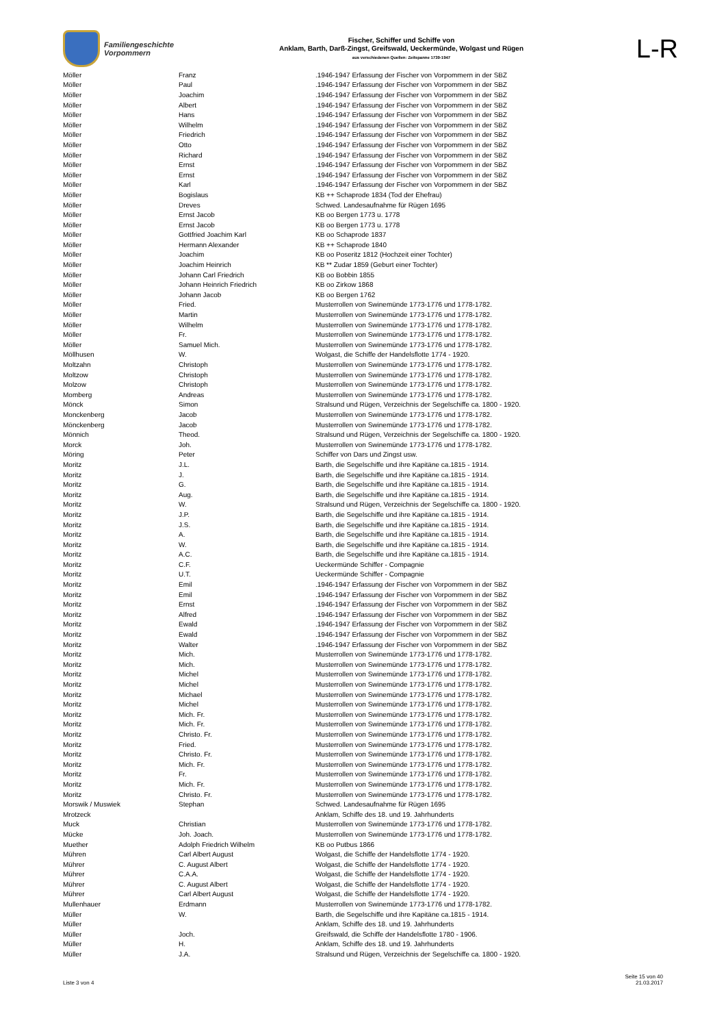Familiengeschichte
Vorpommern
Fischer, Schiffer und Schiffe von
Anklam, Barth, Darß-Zingst, Greifswald, Ueckermünde, Wolgast und Rügen
aus verschiedenen Quellen: Zeitspanne 1739-1947
L-R
| Möller | Franz | .1946-1947 Erfassung der Fischer von Vorpommern in der SBZ |
| Möller | Paul | .1946-1947 Erfassung der Fischer von Vorpommern in der SBZ |
| Möller | Joachim | .1946-1947 Erfassung der Fischer von Vorpommern in der SBZ |
| Möller | Albert | .1946-1947 Erfassung der Fischer von Vorpommern in der SBZ |
| Möller | Hans | .1946-1947 Erfassung der Fischer von Vorpommern in der SBZ |
| Möller | Wilhelm | .1946-1947 Erfassung der Fischer von Vorpommern in der SBZ |
| Möller | Friedrich | .1946-1947 Erfassung der Fischer von Vorpommern in der SBZ |
| Möller | Otto | .1946-1947 Erfassung der Fischer von Vorpommern in der SBZ |
| Möller | Richard | .1946-1947 Erfassung der Fischer von Vorpommern in der SBZ |
| Möller | Ernst | .1946-1947 Erfassung der Fischer von Vorpommern in der SBZ |
| Möller | Ernst | .1946-1947 Erfassung der Fischer von Vorpommern in der SBZ |
| Möller | Karl | .1946-1947 Erfassung der Fischer von Vorpommern in der SBZ |
| Möller | Bogislaus | KB ++ Schaprode 1834 (Tod der Ehefrau) |
| Möller | Dreves | Schwed. Landesaufnahme für Rügen 1695 |
| Möller | Ernst Jacob | KB oo Bergen 1773 u. 1778 |
| Möller | Ernst Jacob | KB oo Bergen 1773 u. 1778 |
| Möller | Gottfried Joachim Karl | KB oo Schaprode 1837 |
| Möller | Hermann Alexander | KB ++ Schaprode 1840 |
| Möller | Joachim | KB oo Poseritz 1812 (Hochzeit einer Tochter) |
| Möller | Joachim Heinrich | KB ** Zudar 1859 (Geburt einer Tochter) |
| Möller | Johann Carl Friedrich | KB oo Bobbin 1855 |
| Möller | Johann Heinrich Friedrich | KB oo Zirkow 1868 |
| Möller | Johann Jacob | KB oo Bergen 1762 |
| Möller | Fried. | Musterrollen von Swinemünde 1773-1776 und 1778-1782. |
| Möller | Martin | Musterrollen von Swinemünde 1773-1776 und 1778-1782. |
| Möller | Wilhelm | Musterrollen von Swinemünde 1773-1776 und 1778-1782. |
| Möller | Fr. | Musterrollen von Swinemünde 1773-1776 und 1778-1782. |
| Möller | Samuel Mich. | Musterrollen von Swinemünde 1773-1776 und 1778-1782. |
| Möllhusen | W. | Wolgast, die Schiffe der Handelsflotte 1774 - 1920. |
| Moltzahn | Christoph | Musterrollen von Swinemünde 1773-1776 und 1778-1782. |
| Moltzow | Christoph | Musterrollen von Swinemünde 1773-1776 und 1778-1782. |
| Molzow | Christoph | Musterrollen von Swinemünde 1773-1776 und 1778-1782. |
| Momberg | Andreas | Musterrollen von Swinemünde 1773-1776 und 1778-1782. |
| Mönck | Simon | Stralsund und Rügen, Verzeichnis der Segelschiffe ca. 1800 - 1920. |
| Monckenberg | Jacob | Musterrollen von Swinemünde 1773-1776 und 1778-1782. |
| Mönckenberg | Jacob | Musterrollen von Swinemünde 1773-1776 und 1778-1782. |
| Mönnich | Theod. | Stralsund und Rügen, Verzeichnis der Segelschiffe ca. 1800 - 1920. |
| Morck | Joh. | Musterrollen von Swinemünde 1773-1776 und 1778-1782. |
| Möring | Peter | Schiffer von Dars und Zingst usw. |
| Moritz | J.L. | Barth, die Segelschiffe und ihre Kapitäne ca.1815 - 1914. |
| Moritz | J. | Barth, die Segelschiffe und ihre Kapitäne ca.1815 - 1914. |
| Moritz | G. | Barth, die Segelschiffe und ihre Kapitäne ca.1815 - 1914. |
| Moritz | Aug. | Barth, die Segelschiffe und ihre Kapitäne ca.1815 - 1914. |
| Moritz | W. | Stralsund und Rügen, Verzeichnis der Segelschiffe ca. 1800 - 1920. |
| Moritz | J.P. | Barth, die Segelschiffe und ihre Kapitäne ca.1815 - 1914. |
| Moritz | J.S. | Barth, die Segelschiffe und ihre Kapitäne ca.1815 - 1914. |
| Moritz | A. | Barth, die Segelschiffe und ihre Kapitäne ca.1815 - 1914. |
| Moritz | W. | Barth, die Segelschiffe und ihre Kapitäne ca.1815 - 1914. |
| Moritz | A.C. | Barth, die Segelschiffe und ihre Kapitäne ca.1815 - 1914. |
| Moritz | C.F. | Ueckermünde Schiffer - Compagnie |
| Moritz | U.T. | Ueckermünde Schiffer - Compagnie |
| Moritz | Emil | .1946-1947 Erfassung der Fischer von Vorpommern in der SBZ |
| Moritz | Emil | .1946-1947 Erfassung der Fischer von Vorpommern in der SBZ |
| Moritz | Ernst | .1946-1947 Erfassung der Fischer von Vorpommern in der SBZ |
| Moritz | Alfred | .1946-1947 Erfassung der Fischer von Vorpommern in der SBZ |
| Moritz | Ewald | .1946-1947 Erfassung der Fischer von Vorpommern in der SBZ |
| Moritz | Ewald | .1946-1947 Erfassung der Fischer von Vorpommern in der SBZ |
| Moritz | Walter | .1946-1947 Erfassung der Fischer von Vorpommern in der SBZ |
| Moritz | Mich. | Musterrollen von Swinemünde 1773-1776 und 1778-1782. |
| Moritz | Mich. | Musterrollen von Swinemünde 1773-1776 und 1778-1782. |
| Moritz | Michel | Musterrollen von Swinemünde 1773-1776 und 1778-1782. |
| Moritz | Michel | Musterrollen von Swinemünde 1773-1776 und 1778-1782. |
| Moritz | Michael | Musterrollen von Swinemünde 1773-1776 und 1778-1782. |
| Moritz | Michel | Musterrollen von Swinemünde 1773-1776 und 1778-1782. |
| Moritz | Mich. Fr. | Musterrollen von Swinemünde 1773-1776 und 1778-1782. |
| Moritz | Mich. Fr. | Musterrollen von Swinemünde 1773-1776 und 1778-1782. |
| Moritz | Christo. Fr. | Musterrollen von Swinemünde 1773-1776 und 1778-1782. |
| Moritz | Fried. | Musterrollen von Swinemünde 1773-1776 und 1778-1782. |
| Moritz | Christo. Fr. | Musterrollen von Swinemünde 1773-1776 und 1778-1782. |
| Moritz | Mich. Fr. | Musterrollen von Swinemünde 1773-1776 und 1778-1782. |
| Moritz | Fr. | Musterrollen von Swinemünde 1773-1776 und 1778-1782. |
| Moritz | Mich. Fr. | Musterrollen von Swinemünde 1773-1776 und 1778-1782. |
| Moritz | Christo. Fr. | Musterrollen von Swinemünde 1773-1776 und 1778-1782. |
| Morswik / Muswiek | Stephan | Schwed. Landesaufnahme für Rügen 1695 |
| Mrotzeck | | Anklam, Schiffe des 18. und 19. Jahrhunderts |
| Muck | Christian | Musterrollen von Swinemünde 1773-1776 und 1778-1782. |
| Mücke | Joh. Joach. | Musterrollen von Swinemünde 1773-1776 und 1778-1782. |
| Muether | Adolph Friedrich Wilhelm | KB oo Putbus 1866 |
| Mühren | Carl Albert August | Wolgast, die Schiffe der Handelsflotte 1774 - 1920. |
| Mührer | C. August Albert | Wolgast, die Schiffe der Handelsflotte 1774 - 1920. |
| Mührer | C.A.A. | Wolgast, die Schiffe der Handelsflotte 1774 - 1920. |
| Mührer | C. August Albert | Wolgast, die Schiffe der Handelsflotte 1774 - 1920. |
| Mührer | Carl Albert August | Wolgast, die Schiffe der Handelsflotte 1774 - 1920. |
| Mullenhauer | Erdmann | Musterrollen von Swinemünde 1773-1776 und 1778-1782. |
| Müller | W. | Barth, die Segelschiffe und ihre Kapitäne ca.1815 - 1914. |
| Müller | | Anklam, Schiffe des 18. und 19. Jahrhunderts |
| Müller | Joch. | Greifswald, die Schiffe der Handelsflotte 1780 - 1906. |
| Müller | H. | Anklam, Schiffe des 18. und 19. Jahrhunderts |
| Müller | J.A. | Stralsund und Rügen, Verzeichnis der Segelschiffe ca. 1800 - 1920. |
Liste 3 von 4
Seite 15 von 40
21.03.2017